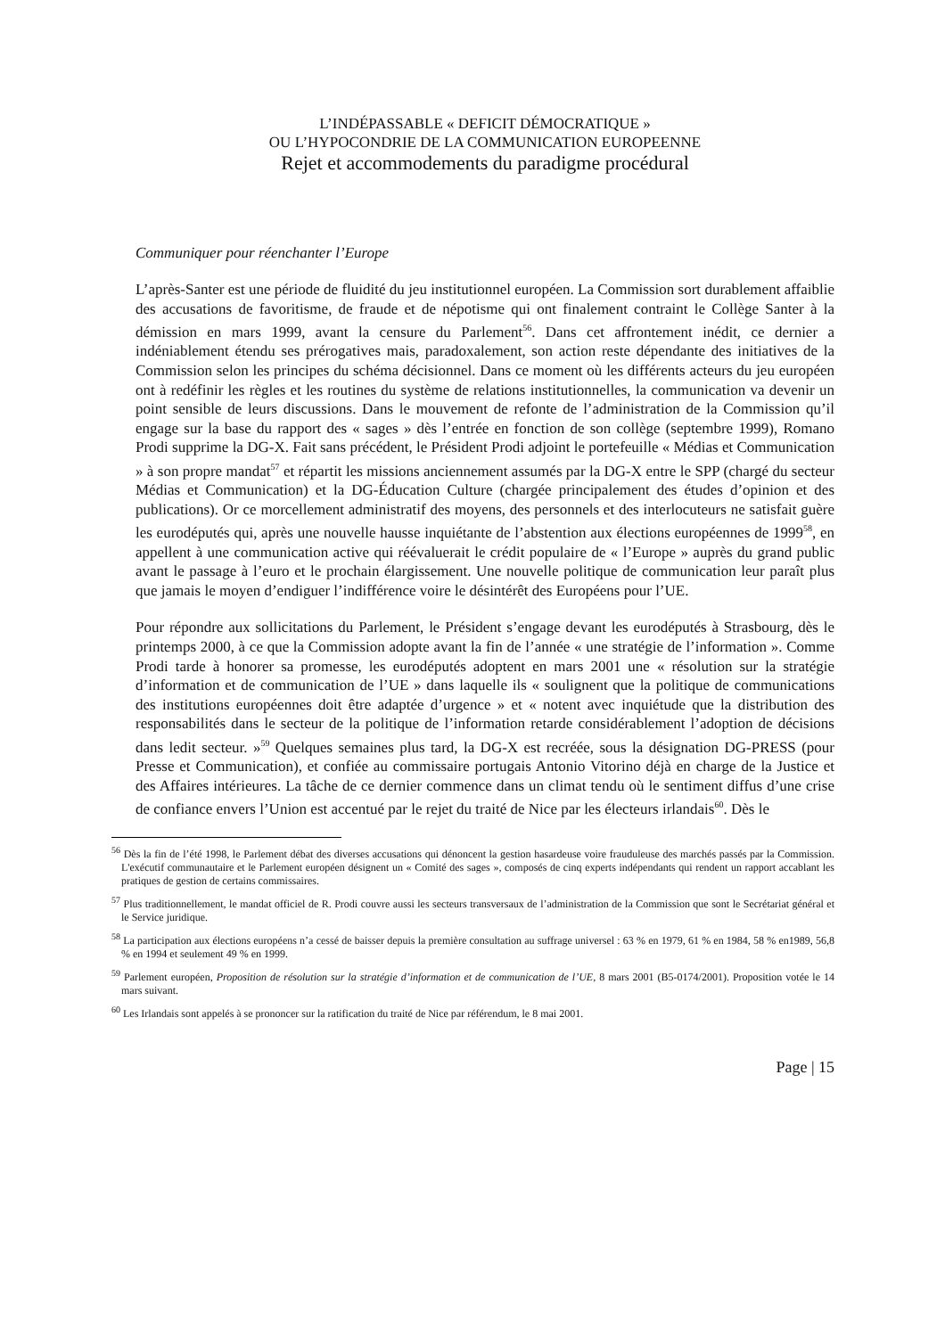L’INDÉPASSABLE « DEFICIT DÉMOCRATIQUE »
OU L’HYPOCONDRIE DE LA COMMUNICATION EUROPEENNE
Rejet et accommodements du paradigme procédural
Communiquer pour réenchanter l’Europe
L’après-Santer est une période de fluidité du jeu institutionnel européen. La Commission sort durablement affaiblie des accusations de favoritisme, de fraude et de népotisme qui ont finalement contraint le Collège Santer à la démission en mars 1999, avant la censure du Parlement<sup>56</sup>. Dans cet affrontement inédit, ce dernier a indéniablement étendu ses prérogatives mais, paradoxalement, son action reste dépendante des initiatives de la Commission selon les principes du schéma décisionnel. Dans ce moment où les différents acteurs du jeu européen ont à redéfinir les règles et les routines du système de relations institutionnelles, la communication va devenir un point sensible de leurs discussions. Dans le mouvement de refonte de l’administration de la Commission qu’il engage sur la base du rapport des « sages » dès l’entrée en fonction de son collège (septembre 1999), Romano Prodi supprime la DG-X. Fait sans précédent, le Président Prodi adjoint le portefeuille « Médias et Communication » à son propre mandat<sup>57</sup> et répartit les missions anciennement assumés par la DG-X entre le SPP (chargé du secteur Médias et Communication) et la DG-Éducation Culture (chargée principalement des études d’opinion et des publications). Or ce morcellement administratif des moyens, des personnels et des interlocuteurs ne satisfait guère les eurodéputés qui, après une nouvelle hausse inquiétante de l’abstention aux élections européennes de 1999<sup>58</sup>, en appellent à une communication active qui réévaluerait le crédit populaire de « l’Europe » auprès du grand public avant le passage à l’euro et le prochain élargissement. Une nouvelle politique de communication leur paraît plus que jamais le moyen d’endiguer l’indifférence voire le désintérêt des Européens pour l’UE.
Pour répondre aux sollicitations du Parlement, le Président s’engage devant les eurodéputés à Strasbourg, dès le printemps 2000, à ce que la Commission adopte avant la fin de l’année « une stratégie de l’information ». Comme Prodi tarde à honorer sa promesse, les eurodéputés adoptent en mars 2001 une « résolution sur la stratégie d’information et de communication de l’UE » dans laquelle ils « soulignent que la politique de communications des institutions européennes doit être adaptée d’urgence » et « notent avec inquiétude que la distribution des responsabilités dans le secteur de la politique de l’information retarde considérablement l’adoption de décisions dans ledit secteur. »<sup>59</sup> Quelques semaines plus tard, la DG-X est recréée, sous la désignation DG-PRESS (pour Presse et Communication), et confiée au commissaire portugais Antonio Vitorino déjà en charge de la Justice et des Affaires intérieures. La tâche de ce dernier commence dans un climat tendu où le sentiment diffus d’une crise de confiance envers l’Union est accentué par le rejet du traité de Nice par les électeurs irlandais<sup>60</sup>. Dès le
<sup>56</sup> Dès la fin de l’été 1998, le Parlement débat des diverses accusations qui dénoncent la gestion hasardeuse voire frauduleuse des marchés passés par la Commission. L'exécutif communautaire et le Parlement européen désignent un « Comité des sages », composés de cinq experts indépendants qui rendent un rapport accablant les pratiques de gestion de certains commissaires.
<sup>57</sup> Plus traditionnellement, le mandat officiel de R. Prodi couvre aussi les secteurs transversaux de l’administration de la Commission que sont le Secrétariat général et le Service juridique.
<sup>58</sup> La participation aux élections européens n’a cessé de baisser depuis la première consultation au suffrage universel : 63 % en 1979, 61 % en 1984, 58 % en1989, 56,8 % en 1994 et seulement 49 % en 1999.
<sup>59</sup> Parlement européen, Proposition de résolution sur la stratégie d’information et de communication de l’UE, 8 mars 2001 (B5-0174/2001). Proposition votée le 14 mars suivant.
<sup>60</sup> Les Irlandais sont appelés à se prononcer sur la ratification du traité de Nice par référendum, le 8 mai 2001.
Page | 15